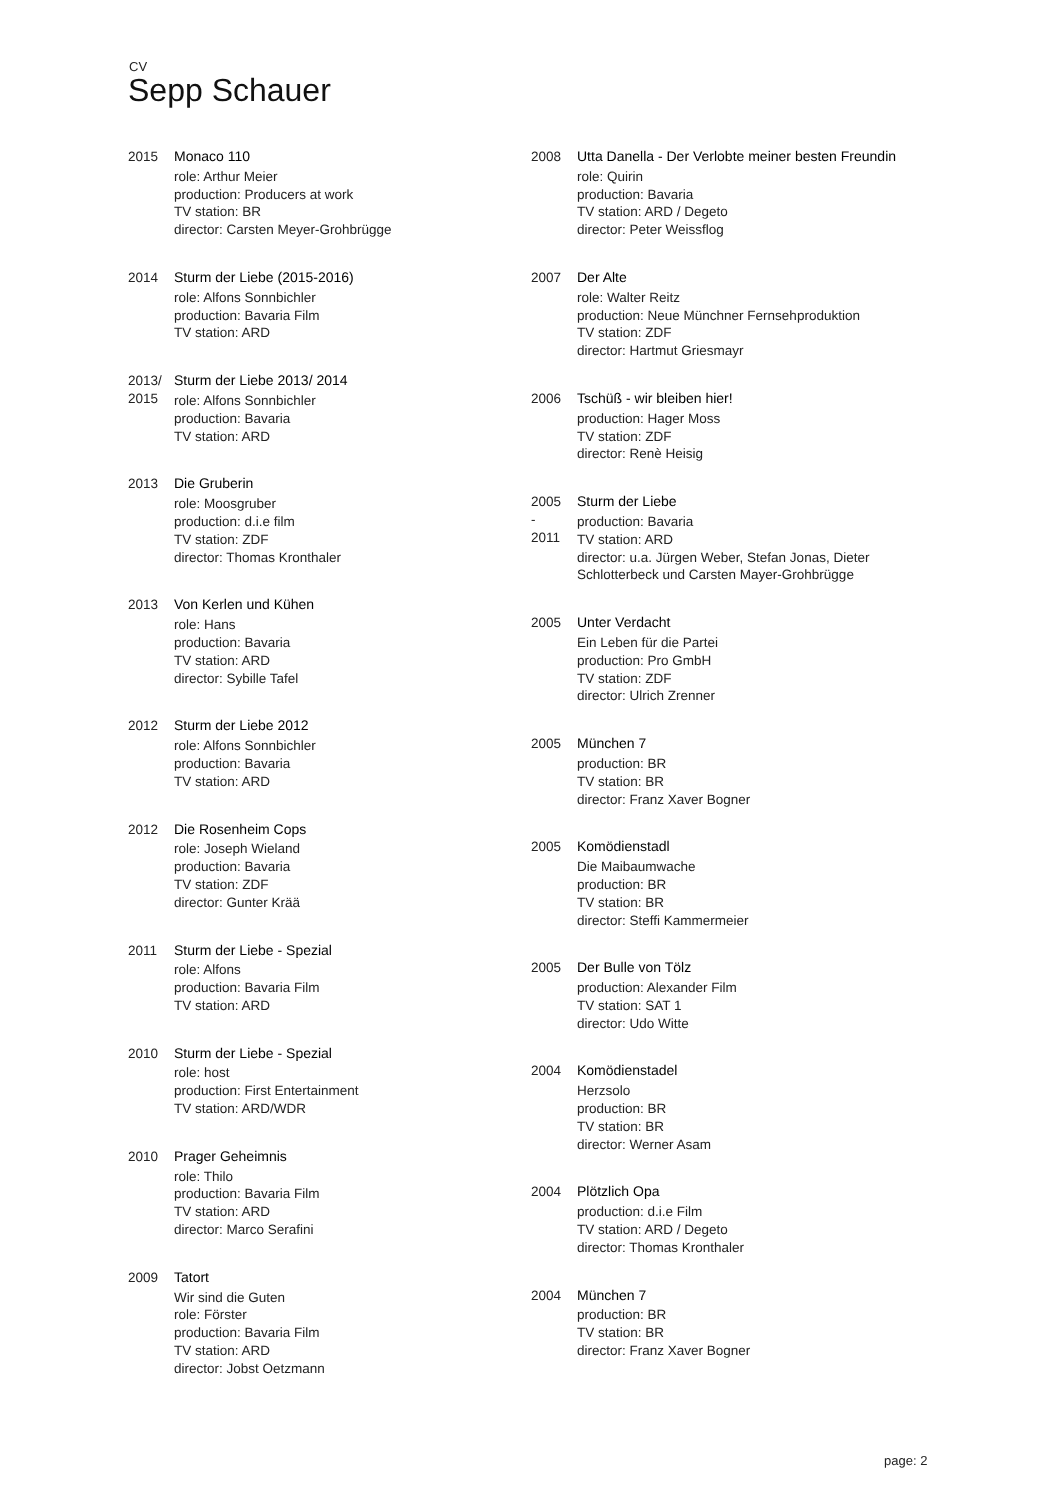CV
Sepp Schauer
2015 Monaco 110
role: Arthur Meier
production: Producers at work
TV station: BR
director: Carsten Meyer-Grohbrügge
2014 Sturm der Liebe (2015-2016)
role: Alfons Sonnbichler
production: Bavaria Film
TV station: ARD
2013/ 2015
Sturm der Liebe 2013/ 2014
role: Alfons Sonnbichler
production: Bavaria
TV station: ARD
2013 Die Gruberin
role: Moosgruber
production: d.i.e film
TV station: ZDF
director: Thomas Kronthaler
2013 Von Kerlen und Kühen
role: Hans
production: Bavaria
TV station: ARD
director: Sybille Tafel
2012 Sturm der Liebe 2012
role: Alfons Sonnbichler
production: Bavaria
TV station: ARD
2012 Die Rosenheim Cops
role: Joseph Wieland
production: Bavaria
TV station: ZDF
director: Gunter Krää
2011 Sturm der Liebe - Spezial
role: Alfons
production: Bavaria Film
TV station: ARD
2010 Sturm der Liebe - Spezial
role: host
production: First Entertainment
TV station: ARD/WDR
2010 Prager Geheimnis
role: Thilo
production: Bavaria Film
TV station: ARD
director: Marco Serafini
2009 Tatort
Wir sind die Guten
role: Förster
production: Bavaria Film
TV station: ARD
director: Jobst Oetzmann
2008 Utta Danella - Der Verlobte meiner besten Freundin
role: Quirin
production: Bavaria
TV station: ARD / Degeto
director: Peter Weissflog
2007 Der Alte
role: Walter Reitz
production: Neue Münchner Fernsehproduktion
TV station: ZDF
director: Hartmut Griesmayr
2006 Tschüß - wir bleiben hier!
production: Hager Moss
TV station: ZDF
director: Renè Heisig
2005
-
2011
Sturm der Liebe
production: Bavaria
TV station: ARD
director: u.a. Jürgen Weber, Stefan Jonas, Dieter Schlotterbeck und Carsten Mayer-Grohbrügge
2005 Unter Verdacht
Ein Leben für die Partei
production: Pro GmbH
TV station: ZDF
director: Ulrich Zrenner
2005 München 7
production: BR
TV station: BR
director: Franz Xaver Bogner
2005 Komödienstadl
Die Maibaumwache
production: BR
TV station: BR
director: Steffi Kammermeier
2005 Der Bulle von Tölz
production: Alexander Film
TV station: SAT 1
director: Udo Witte
2004 Komödienstadel
Herzsolo
production: BR
TV station: BR
director: Werner Asam
2004 Plötzlich Opa
production: d.i.e Film
TV station: ARD / Degeto
director: Thomas Kronthaler
2004 München 7
production: BR
TV station: BR
director: Franz Xaver Bogner
page: 2